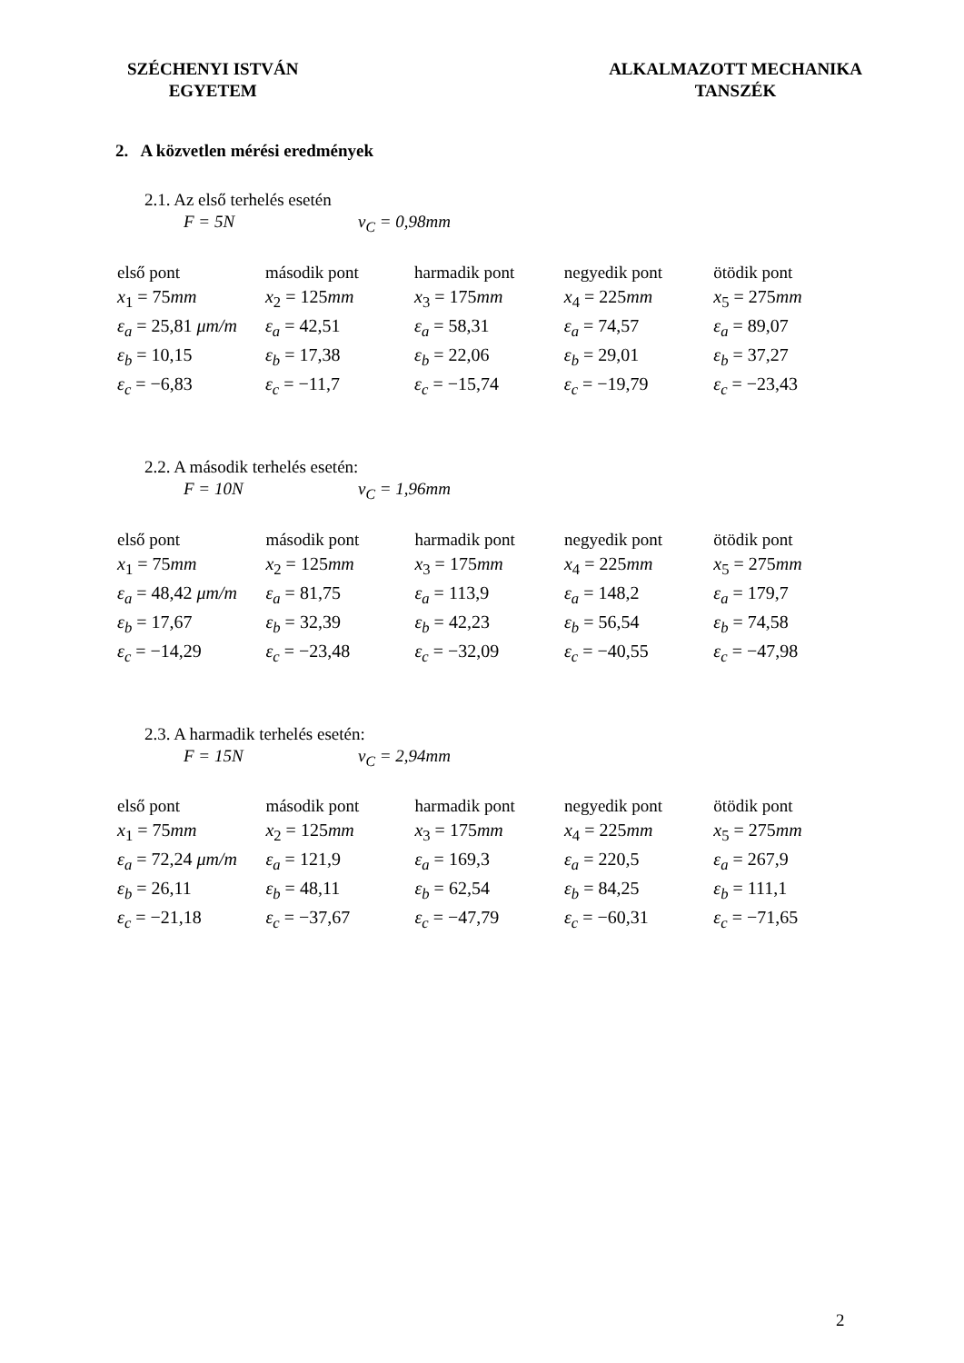SZÉCHENYI ISTVÁN
EGYETEM
ALKALMAZOTT MECHANIKA
TANSZÉK
2. A közvetlen mérési eredmények
2.1. Az első terhelés esetén
F = 5N v<sub>C</sub> = 0,98mm
| első pont | második pont | harmadik pont | negyedik pont | ötödik pont |
| x<sub>1</sub> = 75 mm | x<sub>2</sub> = 125 mm | x<sub>3</sub> = 175 mm | x<sub>4</sub> = 225 mm | x<sub>5</sub> = 275 mm |
| ε<sub>a</sub> = 25,81 μm/m | ε<sub>a</sub> = 42,51 | ε<sub>a</sub> = 58,31 | ε<sub>a</sub> = 74,57 | ε<sub>a</sub> = 89,07 |
| ε<sub>b</sub> = 10,15 | ε<sub>b</sub> = 17,38 | ε<sub>b</sub> = 22,06 | ε<sub>b</sub> = 29,01 | ε<sub>b</sub> = 37,27 |
| ε<sub>c</sub> = −6,83 | ε<sub>c</sub> = −11,7 | ε<sub>c</sub> = −15,74 | ε<sub>c</sub> = −19,79 | ε<sub>c</sub> = −23,43 |
2.2. A második terhelés esetén:
F = 10N v<sub>C</sub> = 1,96mm
| első pont | második pont | harmadik pont | negyedik pont | ötödik pont |
| x<sub>1</sub> = 75 mm | x<sub>2</sub> = 125 mm | x<sub>3</sub> = 175 mm | x<sub>4</sub> = 225 mm | x<sub>5</sub> = 275 mm |
| ε<sub>a</sub> = 48,42 μm/m | ε<sub>a</sub> = 81,75 | ε<sub>a</sub> = 113,9 | ε<sub>a</sub> = 148,2 | ε<sub>a</sub> = 179,7 |
| ε<sub>b</sub> = 17,67 | ε<sub>b</sub> = 32,39 | ε<sub>b</sub> = 42,23 | ε<sub>b</sub> = 56,54 | ε<sub>b</sub> = 74,58 |
| ε<sub>c</sub> = −14,29 | ε<sub>c</sub> = −23,48 | ε<sub>c</sub> = −32,09 | ε<sub>c</sub> = −40,55 | ε<sub>c</sub> = −47,98 |
2.3. A harmadik terhelés esetén:
F = 15N v<sub>C</sub> = 2,94mm
| első pont | második pont | harmadik pont | negyedik pont | ötödik pont |
| x<sub>1</sub> = 75 mm | x<sub>2</sub> = 125 mm | x<sub>3</sub> = 175 mm | x<sub>4</sub> = 225 mm | x<sub>5</sub> = 275 mm |
| ε<sub>a</sub> = 72,24 μm/m | ε<sub>a</sub> = 121,9 | ε<sub>a</sub> = 169,3 | ε<sub>a</sub> = 220,5 | ε<sub>a</sub> = 267,9 |
| ε<sub>b</sub> = 26,11 | ε<sub>b</sub> = 48,11 | ε<sub>b</sub> = 62,54 | ε<sub>b</sub> = 84,25 | ε<sub>b</sub> = 111,1 |
| ε<sub>c</sub> = −21,18 | ε<sub>c</sub> = −37,67 | ε<sub>c</sub> = −47,79 | ε<sub>c</sub> = −60,31 | ε<sub>c</sub> = −71,65 |
2